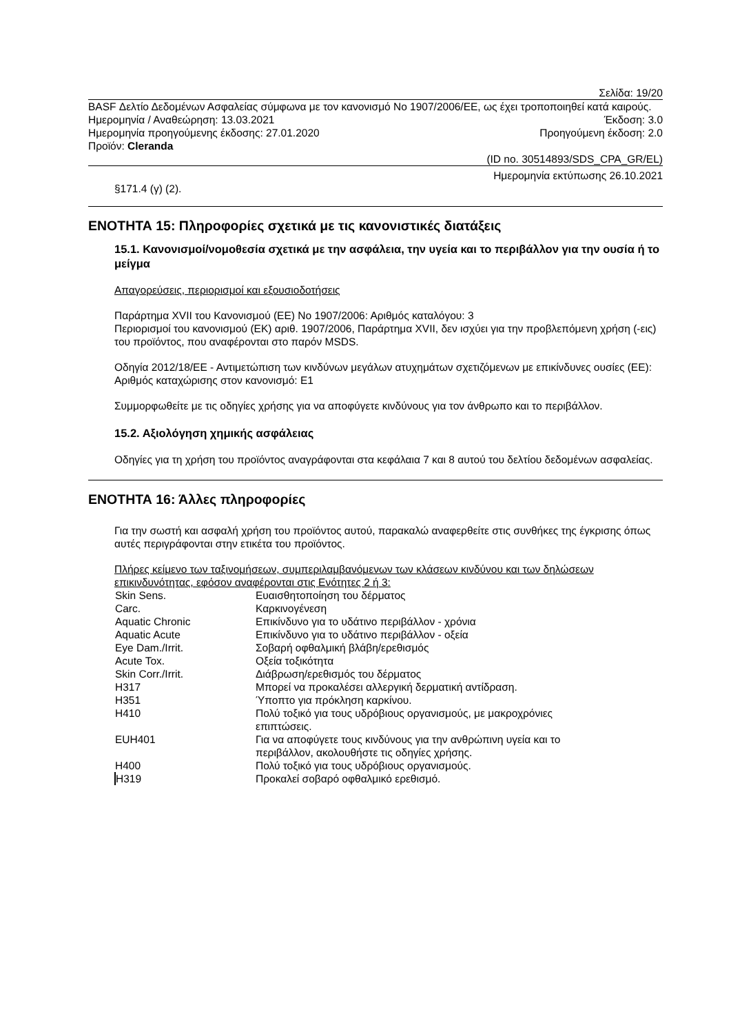Σελίδα: 19/20
BASF Δελτίο Δεδομένων Ασφαλείας σύμφωνα με τον κανονισμό Νο 1907/2006/ΕΕ, ως έχει τροποποιηθεί κατά καιρούς.
Ημερομηνία / Αναθεώρηση: 13.03.2021 Έκδοση: 3.0
Ημερομηνία προηγούμενης έκδοσης: 27.01.2020 Προηγούμενη έκδοση: 2.0
Προϊόν: Cleranda
(ID no. 30514893/SDS_CPA_GR/EL)
Ημερομηνία εκτύπωσης 26.10.2021
§171.4 (γ) (2).
ΕΝΟΤΗΤΑ 15: Πληροφορίες σχετικά με τις κανονιστικές διατάξεις
15.1. Κανονισμοί/νομοθεσία σχετικά με την ασφάλεια, την υγεία και το περιβάλλον για την ουσία ή το μείγμα
Απαγορεύσεις, περιορισμοί και εξουσιοδοτήσεις
Παράρτημα XVII του Κανονισμού (ΕΕ) Νο 1907/2006: Αριθμός καταλόγου: 3
Περιορισμοί του κανονισμού (ΕΚ) αριθ. 1907/2006, Παράρτημα XVII, δεν ισχύει για την προβλεπόμενη χρήση (-εις) του προϊόντος, που αναφέρονται στο παρόν MSDS.
Οδηγία 2012/18/ΕΕ - Αντιμετώπιση των κινδύνων μεγάλων ατυχημάτων σχετιζόμενων με επικίνδυνες ουσίες (ΕΕ):
Αριθμός καταχώρισης στον κανονισμό: E1
Συμμορφωθείτε με τις οδηγίες χρήσης για να αποφύγετε κινδύνους για τον άνθρωπο και το περιβάλλον.
15.2. Αξιολόγηση χημικής ασφάλειας
Οδηγίες για τη χρήση του προϊόντος αναγράφονται στα κεφάλαια 7 και 8 αυτού του δελτίου δεδομένων ασφαλείας.
ΕΝΟΤΗΤΑ 16: Άλλες πληροφορίες
Για την σωστή και ασφαλή χρήση του προϊόντος αυτού, παρακαλώ αναφερθείτε στις συνθήκες της έγκρισης όπως αυτές περιγράφονται στην ετικέτα του προϊόντος.
Πλήρες κείμενο των ταξινομήσεων, συμπεριλαμβανόμενων των κλάσεων κινδύνου και των δηλώσεων επικινδυνότητας, εφόσον αναφέρονται στις Ενότητες 2 ή 3:
| Skin Sens. | Ευαισθητοποίηση του δέρματος |
| Carc. | Καρκινογένεση |
| Aquatic Chronic | Επικίνδυνο για το υδάτινο περιβάλλον - χρόνια |
| Aquatic Acute | Επικίνδυνο για το υδάτινο περιβάλλον - οξεία |
| Eye Dam./Irrit. | Σοβαρή οφθαλμική βλάβη/ερεθισμός |
| Acute Tox. | Οξεία τοξικότητα |
| Skin Corr./Irrit. | Διάβρωση/ερεθισμός του δέρματος |
| H317 | Μπορεί να προκαλέσει αλλεργική δερματική αντίδραση. |
| H351 | Ύποπτο για πρόκληση καρκίνου. |
| H410 | Πολύ τοξικό για τους υδρόβιους οργανισμούς, με μακροχρόνιες επιπτώσεις. |
| EUH401 | Για να αποφύγετε τους κινδύνους για την ανθρώπινη υγεία και το περιβάλλον, ακολουθήστε τις οδηγίες χρήσης. |
| H400 | Πολύ τοξικό για τους υδρόβιους οργανισμούς. |
| H319 | Προκαλεί σοβαρό οφθαλμικό ερεθισμό. |